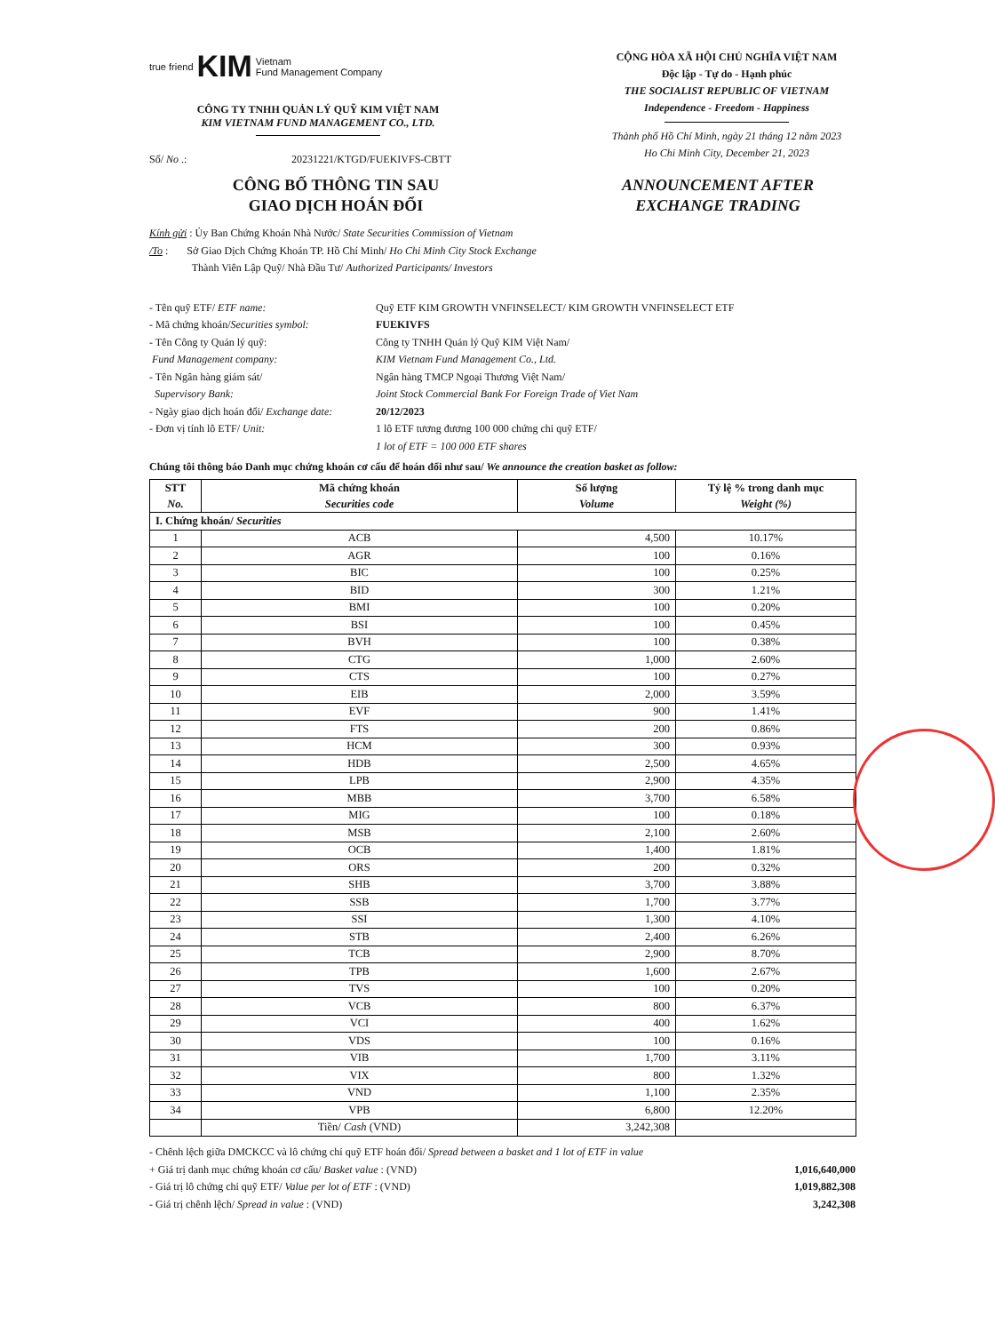true friend KIM Vietnam
Fund Management Company
CÔNG TY TNHH QUẢN LÝ QUỸ KIM VIỆT NAM
KIM VIETNAM FUND MANAGEMENT CO., LTD.
CỘNG HÒA XÃ HỘI CHỦ NGHĨA VIỆT NAM
Độc lập - Tự do - Hạnh phúc
THE SOCIALIST REPUBLIC OF VIETNAM
Independence - Freedom - Happiness
Thành phố Hồ Chí Minh, ngày 21 tháng 12 năm 2023
Ho Chi Minh City, December 21, 2023
Số/ No .: 20231221/KTGD/FUEKIVFS-CBTT
CÔNG BỐ THÔNG TIN SAU
GIAO DỊCH HOÁN ĐỔI
ANNOUNCEMENT AFTER
EXCHANGE TRADING
Kính gửi : Ủy Ban Chứng Khoán Nhà Nước/ State Securities Commission of Vietnam
/To : Sở Giao Dịch Chứng Khoán TP. Hồ Chí Minh/ Ho Chi Minh City Stock Exchange
Thành Viên Lập Quỹ/ Nhà Đầu Tư/ Authorized Participants/ Investors
- Tên quỹ ETF/ ETF name:
Quỹ ETF KIM GROWTH VNFINSELECT/ KIM GROWTH VNFINSELECT ETF
- Mã chứng khoán/Securities symbol:
FUEKIVFS
- Tên Công ty Quản lý quỹ:
Công ty TNHH Quản lý Quỹ KIM Việt Nam/
Fund Management company:
KIM Vietnam Fund Management Co., Ltd.
- Tên Ngân hàng giám sát/
Ngân hàng TMCP Ngoại Thương Việt Nam/
Supervisory Bank:
Joint Stock Commercial Bank For Foreign Trade of Viet Nam
- Ngày giao dịch hoán đổi/ Exchange date:
20/12/2023
- Đơn vị tính lô ETF/ Unit:
1 lô ETF tương đương 100 000 chứng chỉ quỹ ETF/
1 lot of ETF = 100 000 ETF shares
Chúng tôi thông báo Danh mục chứng khoán cơ cấu để hoán đổi như sau/ We announce the creation basket as follow:
| STT No. | Mã chứng khoán Securities code | Số lượng Volume | Tỷ lệ % trong danh mục Weight (%) |
| --- | --- | --- | --- |
| I. Chứng khoán/ Securities | | | |
| 1 | ACB | 4,500 | 10.17% |
| 2 | AGR | 100 | 0.16% |
| 3 | BIC | 100 | 0.25% |
| 4 | BID | 300 | 1.21% |
| 5 | BMI | 100 | 0.20% |
| 6 | BSI | 100 | 0.45% |
| 7 | BVH | 100 | 0.38% |
| 8 | CTG | 1,000 | 2.60% |
| 9 | CTS | 100 | 0.27% |
| 10 | EIB | 2,000 | 3.59% |
| 11 | EVF | 900 | 1.41% |
| 12 | FTS | 200 | 0.86% |
| 13 | HCM | 300 | 0.93% |
| 14 | HDB | 2,500 | 4.65% |
| 15 | LPB | 2,900 | 4.35% |
| 16 | MBB | 3,700 | 6.58% |
| 17 | MIG | 100 | 0.18% |
| 18 | MSB | 2,100 | 2.60% |
| 19 | OCB | 1,400 | 1.81% |
| 20 | ORS | 200 | 0.32% |
| 21 | SHB | 3,700 | 3.88% |
| 22 | SSB | 1,700 | 3.77% |
| 23 | SSI | 1,300 | 4.10% |
| 24 | STB | 2,400 | 6.26% |
| 25 | TCB | 2,900 | 8.70% |
| 26 | TPB | 1,600 | 2.67% |
| 27 | TVS | 100 | 0.20% |
| 28 | VCB | 800 | 6.37% |
| 29 | VCI | 400 | 1.62% |
| 30 | VDS | 100 | 0.16% |
| 31 | VIB | 1,700 | 3.11% |
| 32 | VIX | 800 | 1.32% |
| 33 | VND | 1,100 | 2.35% |
| 34 | VPB | 6,800 | 12.20% |
| | Tiền/ Cash (VND) | 3,242,308 | |
- Chênh lệch giữa DMCKCC và lô chứng chỉ quỹ ETF hoán đổi/ Spread between a basket and 1 lot of ETF in value
+ Giá trị danh mục chứng khoán cơ cấu/ Basket value : (VND)
1,016,640,000
- Giá trị lô chứng chỉ quỹ ETF/ Value per lot of ETF : (VND)
1,019,882,308
- Giá trị chênh lệch/ Spread in value : (VND)
3,242,308